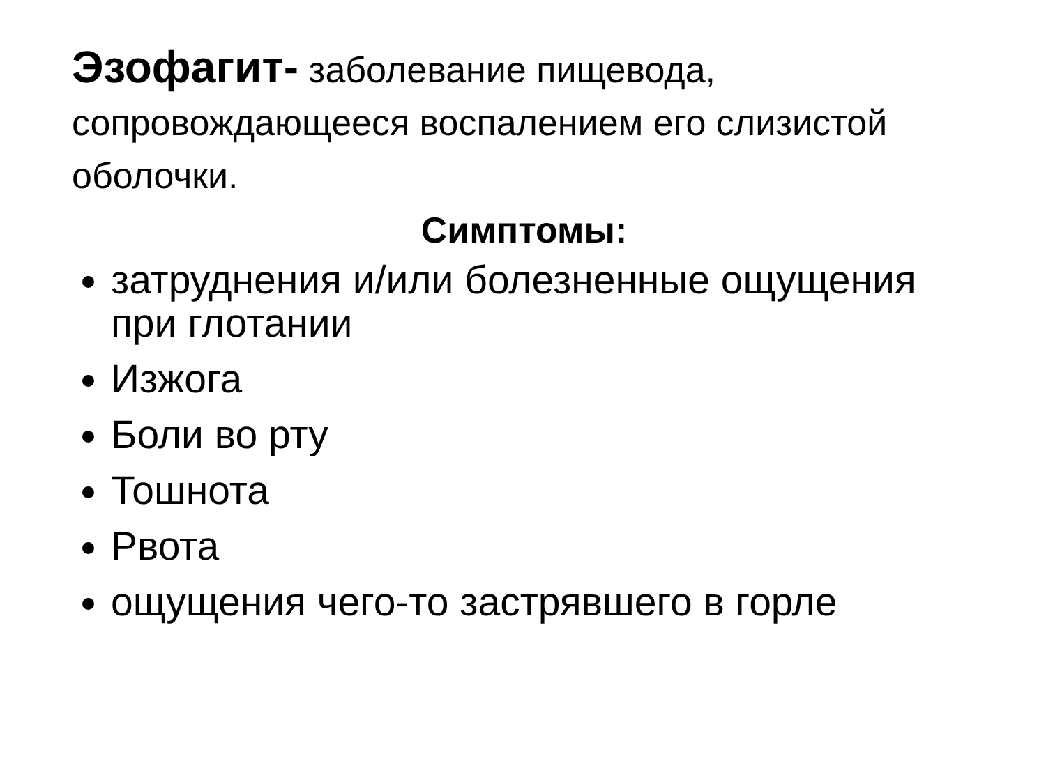Эзофагит- заболевание пищевода, сопровождающееся воспалением его слизистой оболочки.
Симптомы:
затруднения и/или болезненные ощущения при глотании
Изжога
Боли во рту
Тошнота
Рвота
ощущения чего-то застрявшего в горле